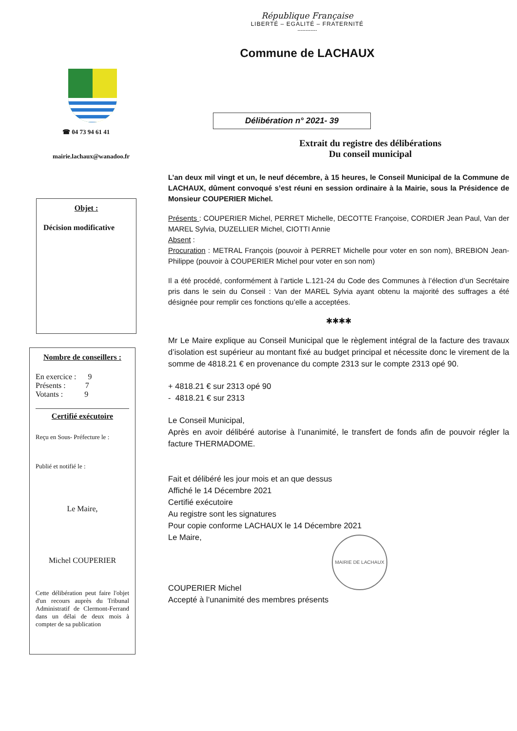République Française
LIBERTÉ – EGALITÉ – FRATERNITÉ
------------
Commune de LACHAUX
☎ 04 73 94 61 41
mairie.lachaux@wanadoo.fr
Objet :
Décision modificative
Nombre de conseillers :
En exercice : 9
Présents : 7
Votants : 9
Certifié exécutoire
Reçu en Sous- Préfecture le :
Publié et notifié le :
Le Maire,
Michel COUPERIER
Cette délibération peut faire l'objet d'un recours auprès du Tribunal Administratif de Clermont-Ferrand dans un délai de deux mois à compter de sa publication
Délibération n° 2021- 39
Extrait du registre des délibérations
Du conseil municipal
L’an deux mil vingt et un, le neuf décembre, à 15 heures, le Conseil Municipal de la Commune de LACHAUX, dûment convoqué s’est réuni en session ordinaire à la Mairie, sous la Présidence de Monsieur COUPERIER Michel.
Présents : COUPERIER Michel, PERRET Michelle, DECOTTE Françoise, CORDIER Jean Paul, Van der MAREL Sylvia, DUZELLIER Michel, CIOTTI Annie
Absent :
Procuration : METRAL François (pouvoir à PERRET Michelle pour voter en son nom), BREBION Jean-Philippe (pouvoir à COUPERIER Michel pour voter en son nom)
Il a été procédé, conformément à l’article L.121-24 du Code des Communes à l’élection d’un Secrétaire pris dans le sein du Conseil : Van der MAREL Sylvia ayant obtenu la majorité des suffrages a été désignée pour remplir ces fonctions qu’elle a acceptées.
✱✱✱✱
Mr Le Maire explique au Conseil Municipal que le règlement intégral de la facture des travaux d’isolation est supérieur au montant fixé au budget principal et nécessite donc le virement de la somme de 4818.21 € en provenance du compte 2313 sur le compte 2313 opé 90.
+ 4818.21 € sur 2313 opé 90
- 4818.21 € sur 2313
Le Conseil Municipal,
Après en avoir délibéré autorise à l’unanimité, le transfert de fonds afin de pouvoir régler la facture THERMADOME.
Fait et délibéré les jour mois et an que dessus
Affiché le 14 Décembre 2021
Certifié exécutoire
Au registre sont les signatures
Pour copie conforme LACHAUX le 14 Décembre 2021
Le Maire,
MAIRIE DE LACHAUX
COUPERIER Michel
Accepté à l’unanimité des membres présents